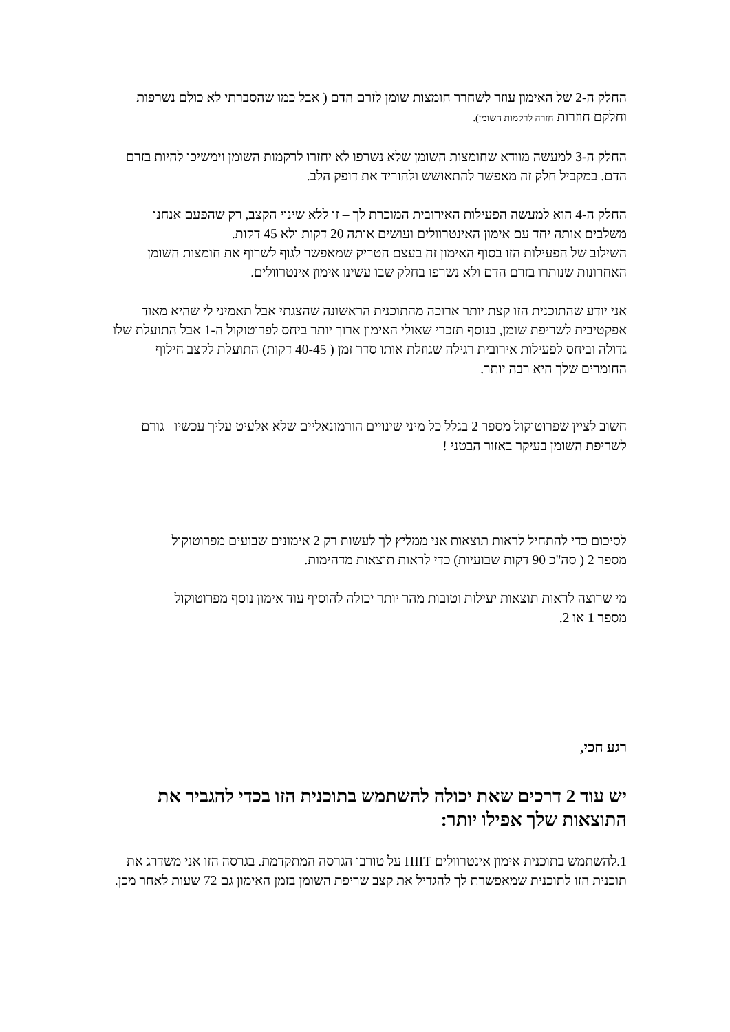החלק ה-2 של האימון עוזר לשחרר חומצות שומן לזרם הדם ( אבל כמו שהסברתי לא כולם נשרפות וחלקם חוזרות חזרה לרקמות השומן).
החלק ה-3 למעשה מוודא שחומצות השומן שלא נשרפו לא יחזרו לרקמות השומן וימשיכו להיות בזרם הדם. במקביל חלק זה מאפשר להתאושש ולהוריד את דופק הלב.
החלק ה-4 הוא למעשה הפעילות האירובית המוכרת לך – זו ללא שינוי הקצב, רק שהפעם אנחנו משלבים אותה יחד עם אימון האינטרוולים ועושים אותה 20 דקות ולא 45 דקות.
השילוב של הפעילות הזו בסוף האימון זה בעצם הטריק שמאפשר לגוף לשרוף את חומצות השומן האחרונות שנותרו בזרם הדם ולא נשרפו בחלק שבו עשינו אימון אינטרוולים.
אני יודע שהתוכנית הזו קצת יותר ארוכה מהתוכנית הראשונה שהצגתי אבל תאמיני לי שהיא מאוד אפקטיבית לשריפת שומן, בנוסף תזכרי שאולי האימון ארוך יותר ביחס לפרוטוקול ה-1 אבל התועלת שלו גדולה וביחס לפעילות אירובית רגילה שגוזלת אותו סדר זמן ( 40-45 דקות) התועלת לקצב חילוף החומרים שלך היא רבה יותר.
חשוב לציין שפרוטוקול מספר 2 בגלל כל מיני שינויים הורמונאליים שלא אלעיט עליך עכשיו גורם לשריפת השומן בעיקר באזור הבטני !
לסיכום כדי להתחיל לראות תוצאות אני ממליץ לך לעשות רק 2 אימונים שבועים מפרוטוקול מספר 2 ( סה"כ 90 דקות שבועיות) כדי לראות תוצאות מדהימות.
מי שרוצה לראות תוצאות יעילות וטובות מהר יותר יכולה להוסיף עוד אימון נוסף מפרוטוקול מספר 1 או 2.
רגע חכי,
יש עוד 2 דרכים שאת יכולה להשתמש בתוכנית הזו בכדי להגביר את התוצאות שלך אפילו יותר:
1.להשתמש בתוכנית אימון אינטרוולים HIIT על טורבו הגרסה המתקדמת. בגרסה הזו אני משדרג את תוכנית הזו לתוכנית שמאפשרת לך להגדיל את קצב שריפת השומן בזמן האימון גם 72 שעות לאחר מכן.